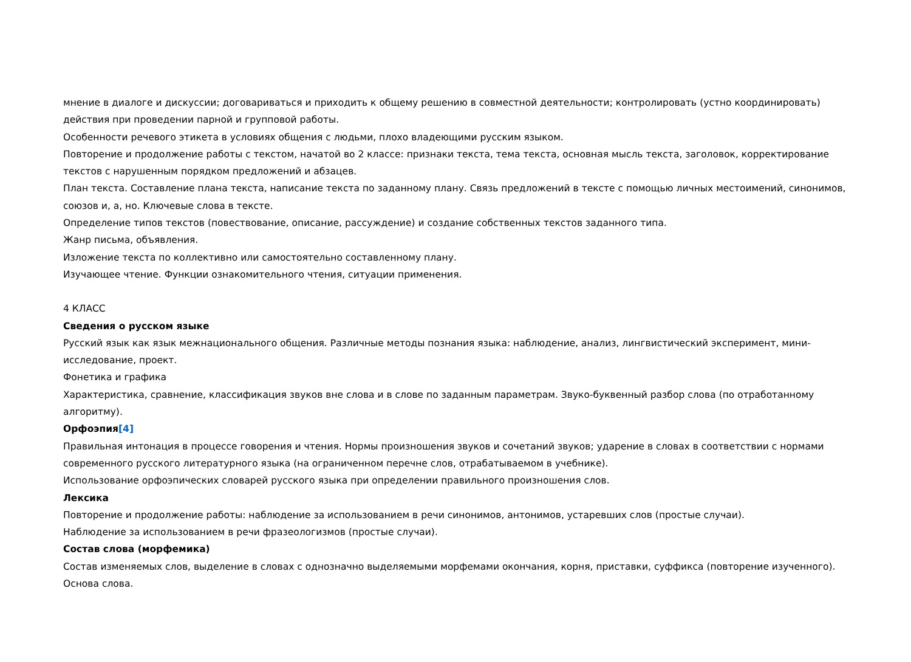мнение в диалоге и дискуссии; договариваться и приходить к общему решению в совместной деятельности; контролировать (устно координировать) действия при проведении парной и групповой работы.
Особенности речевого этикета в условиях общения с людьми, плохо владеющими русским языком.
Повторение и продолжение работы с текстом, начатой во 2 классе: признаки текста, тема текста, основная мысль текста, заголовок, корректирование текстов с нарушенным порядком предложений и абзацев.
План текста. Составление плана текста, написание текста по заданному плану. Связь предложений в тексте с помощью личных местоимений, синонимов, союзов и, а, но. Ключевые слова в тексте.
Определение типов текстов (повествование, описание, рассуждение) и создание собственных текстов заданного типа.
Жанр письма, объявления.
Изложение текста по коллективно или самостоятельно составленному плану.
Изучающее чтение. Функции ознакомительного чтения, ситуации применения.
4 КЛАСС
Сведения о русском языке
Русский язык как язык межнационального общения. Различные методы познания языка: наблюдение, анализ, лингвистический эксперимент, мини-исследование, проект.
Фонетика и графика
Характеристика, сравнение, классификация звуков вне слова и в слове по заданным параметрам. Звуко-буквенный разбор слова (по отработанному алгоритму).
Орфоэпия[4]
Правильная интонация в процессе говорения и чтения. Нормы произношения звуков и сочетаний звуков; ударение в словах в соответствии с нормами современного русского литературного языка (на ограниченном перечне слов, отрабатываемом в учебнике).
Использование орфоэпических словарей русского языка при определении правильного произношения слов.
Лексика
Повторение и продолжение работы: наблюдение за использованием в речи синонимов, антонимов, устаревших слов (простые случаи).
Наблюдение за использованием в речи фразеологизмов (простые случаи).
Состав слова (морфемика)
Состав изменяемых слов, выделение в словах с однозначно выделяемыми морфемами окончания, корня, приставки, суффикса (повторение изученного).
Основа слова.